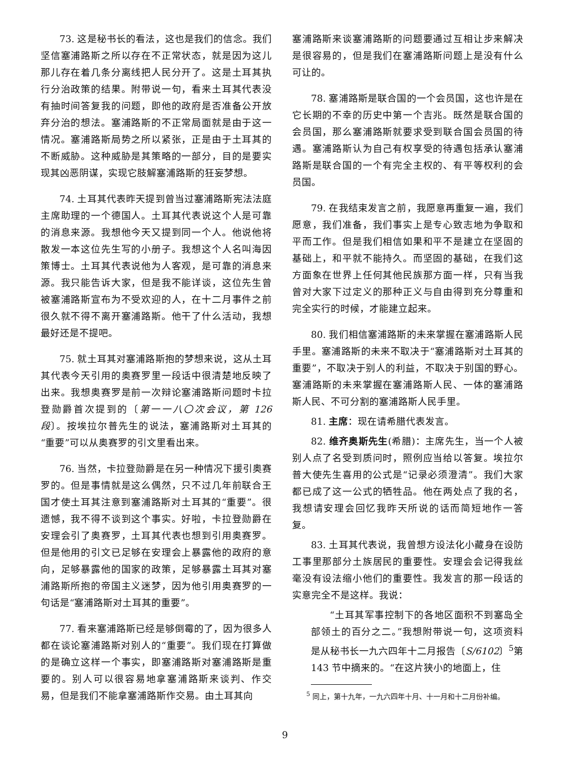73. 这是秘书长的看法，这也是我们的信念。我们坚信塞浦路斯之所以存在不正常状态，就是因为这儿那儿存在着几条分离线把人民分开了。这是土耳其执行分治政策的结果。附带说一句，看来土耳其代表没有抽时间答复我的问题，即他的政府是否准备公开放弃分治的想法。塞浦路斯的不正常局面就是由于这一情况。塞浦路斯局势之所以紧张，正是由于土耳其的不断威胁。这种威胁是其策略的一部分，目的是要实现其凶恶阴谋，实现它肢解塞浦路斯的狂妄梦想。
74. 土耳其代表昨天提到曾当过塞浦路斯宪法法庭主席助理的一个德国人。土耳其代表说这个人是可靠的消息来源。我想他今天又提到同一个人。他说他将散发一本这位先生写的小册子。我想这个人名叫海因策博士。土耳其代表说他为人客观，是可靠的消息来源。我只能告诉大家，但是我不能详谈，这位先生曾被塞浦路斯宣布为不受欢迎的人，在十二月事件之前很久就不得不离开塞浦路斯。他干了什么活动，我想最好还是不提吧。
75. 就土耳其对塞浦路斯抱的梦想来说，这从土耳其代表今天引用的奥赛罗里一段话中很清楚地反映了出来。我想奥赛罗是前一次辩论塞浦路斯问题时卡拉登勋爵首次提到的〔第一一八〇次会议，第 126 段〕。按埃拉尔普先生的说法，塞浦路斯对土耳其的“重要”可以从奥赛罗的引文里看出来。
76. 当然，卡拉登勋爵是在另一种情况下援引奥赛罗的。但是事情就是这么偶然，只不过几年前联合王国才使土耳其注意到塞浦路斯对土耳其的“重要”。很遗憾，我不得不谈到这个事实。好啦，卡拉登勋爵在安理会引了奥赛罗，土耳其代表也想到引用奥赛罗。但是他用的引文已足够在安理会上暴露他的政府的意向，足够暴露他的国家的政策，足够暴露土耳其对塞浦路斯所抱的帝国主义迷梦，因为他引用奥赛罗的一句话是“塞浦路斯对土耳其的重要”。
77. 看来塞浦路斯已经是够倒霉的了，因为很多人都在谈论塞浦路斯对别人的“重要”。我们现在打算做的是确立这样一个事实，即塞浦路斯对塞浦路斯是重要的。别人可以很容易地拿塞浦路斯来谈判、作交易，但是我们不能拿塞浦路斯作交易。由土耳其向
塞浦路斯来谈塞浦路斯的问题要通过互相让步来解决是很容易的，但是我们在塞浦路斯问题上是没有什么可让的。
78. 塞浦路斯是联合国的一个会员国，这也许是在它长期的不幸的历史中第一个吉兆。既然是联合国的会员国，那么塞浦路斯就要求受到联合国会员国的待遇。塞浦路斯认为自己有权享受的待遇包括承认塞浦路斯是联合国的一个有完全主权的、有平等权利的会员国。
79. 在我结束发言之前，我愿意再重复一遍，我们愿意，我们准备，我们事实上是专心致志地为争取和平而工作。但是我们相信如果和平不是建立在坚固的基础上，和平就不能持久。而坚固的基础，在我们这方面象在世界上任何其他民族那方面一样，只有当我曾对大家下过定义的那种正义与自由得到充分尊重和完全实行的时候，才能建立起来。
80. 我们相信塞浦路斯的未来掌握在塞浦路斯人民手里。塞浦路斯的未来不取决于“塞浦路斯对土耳其的重要”，不取决于别人的利益，不取决于别国的野心。塞浦路斯的未来掌握在塞浦路斯人民、一体的塞浦路斯人民、不可分割的塞浦路斯人民手里。
81. 主席：现在请希腊代表发言。
82. 维齐奥斯先生(希腊)：主席先生，当一个人被别人点了名受到质问时，照例应当给以答复。埃拉尔普大使先生喜用的公式是“记录必须澄清”。我们大家都已成了这一公式的牺牲品。他在两处点了我的名，我想请安理会回忆我昨天所说的话而简短地作一答复。
83. 土耳其代表说，我曾想方设法化小藏身在设防工事里那部分土族居民的重要性。安理会会记得我丝毫没有设法缩小他们的重要性。我发言的那一段话的实意完全不是这样。我说：
“土耳其军事控制下的各地区面积不到塞岛全部领土的百分之二。”我想附带说一句，这项资料是从秘书长一九六四年十二月报告〔S/6102〕<sup>5</sup>第 143 节中摘来的。“在这片狭小的地面上，住
<sup>5</sup> 同上，第十九年，一九六四年十月、十一月和十二月份补编。
9